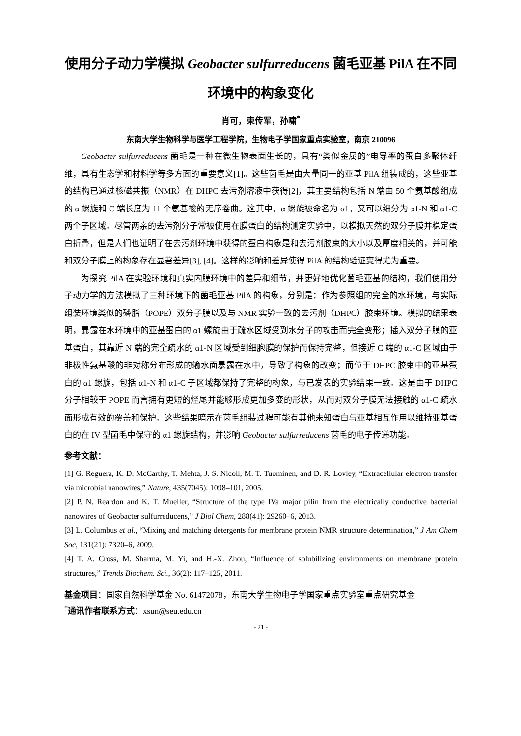使用分子动力学模拟 Geobacter sulfurreducens 菌毛亚基 PilA 在不同环境中的构象变化
肖可，束传军，孙啸<sup>*</sup>
东南大学生物科学与医学工程学院，生物电子学国家重点实验室，南京 210096
Geobacter sulfurreducens 菌毛是一种在微生物表面生长的，具有“类似金属的”电导率的蛋白多聚体纤维，具有生态学和材料学等多方面的重要意义[1]。这些菌毛是由大量同一的亚基 PilA 组装成的，这些亚基的结构已通过核磁共振（NMR）在 DHPC 去污剂溶液中获得[2]，其主要结构包括 N 端由 50 个氨基酸组成的 α 螺旋和 C 端长度为 11 个氨基酸的无序卷曲。这其中，α 螺旋被命名为 α1，又可以细分为 α1-N 和 α1-C 两个子区域。尽管两亲的去污剂分子常被使用在膜蛋白的结构测定实验中，以模拟天然的双分子膜并稳定蛋白折叠，但是人们也证明了在去污剂环境中获得的蛋白构象是和去污剂胶束的大小以及厚度相关的，并可能和双分子膜上的构象存在显著差异[3], [4]。这样的影响和差异使得 PilA 的结构验证变得尤为重要。
为探究 PilA 在实验环境和真实内膜环境中的差异和细节，并更好地优化菌毛亚基的结构，我们使用分子动力学的方法模拟了三种环境下的菌毛亚基 PilA 的构象，分别是：作为参照组的完全的水环境，与实际组装环境类似的磷脂（POPE）双分子膜以及与 NMR 实验一致的去污剂（DHPC）胶束环境。模拟的结果表明，暴露在水环境中的亚基蛋白的 α1 螺旋由于疏水区域受到水分子的攻击而完全变形；插入双分子膜的亚基蛋白，其靠近 N 端的完全疏水的 α1-N 区域受到细胞膜的保护而保持完整，但接近 C 端的 α1-C 区域由于非极性氨基酸的非对称分布形成的输水面暴露在水中，导致了构象的改变；而位于 DHPC 胶束中的亚基蛋白的 α1 螺旋，包括 α1-N 和 α1-C 子区域都保持了完整的构象，与已发表的实验结果一致。这是由于 DHPC 分子相较于 POPE 而言拥有更短的烃尾并能够形成更加多变的形状，从而对双分子膜无法接触的 α1-C 疏水面形成有效的覆盖和保护。这些结果暗示在菌毛组装过程可能有其他未知蛋白与亚基相互作用以维持亚基蛋白的在 IV 型菌毛中保守的 α1 螺旋结构，并影响 Geobacter sulfurreducens 菌毛的电子传递功能。
参考文献：
[1] G. Reguera, K. D. McCarthy, T. Mehta, J. S. Nicoll, M. T. Tuominen, and D. R. Lovley, “Extracellular electron transfer via microbial nanowires,” Nature, 435(7045): 1098–101, 2005.
[2] P. N. Reardon and K. T. Mueller, “Structure of the type IVa major pilin from the electrically conductive bacterial nanowires of Geobacter sulfurreducens,” J Biol Chem, 288(41): 29260–6, 2013.
[3] L. Columbus et al., “Mixing and matching detergents for membrane protein NMR structure determination,” J Am Chem Soc, 131(21): 7320–6, 2009.
[4] T. A. Cross, M. Sharma, M. Yi, and H.-X. Zhou, “Influence of solubilizing environments on membrane protein structures,” Trends Biochem. Sci., 36(2): 117–125, 2011.
基金项目：国家自然科学基金 No. 61472078，东南大学生物电子学国家重点实验室重点研究基金
<sup>*</sup> 通讯作者联系方式：xsun@seu.edu.cn
- 21 -